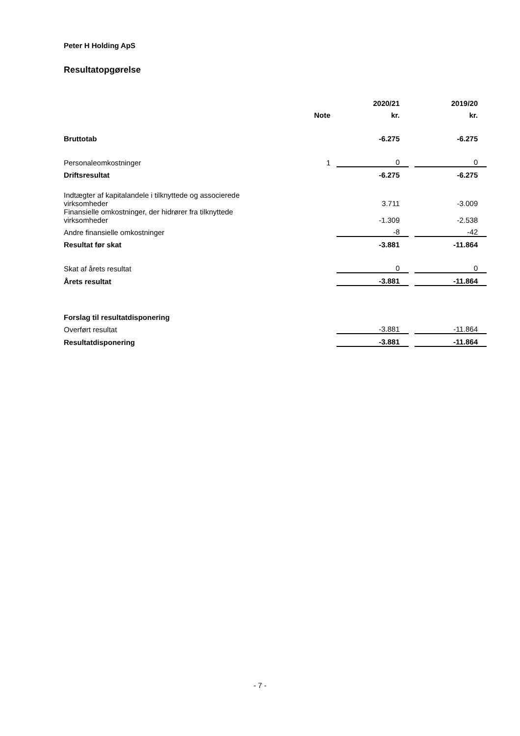Peter H Holding ApS
Resultatopgørelse
| | | | 2020/21 | | 2019/20 |
| --- | --- | --- | --- | --- | --- |
| | Note | | kr. | | kr. |
| Bruttotab | | | -6.275 | | -6.275 |
| Personaleomkostninger | 1 | | 0 | | 0 |
| Driftsresultat | | | -6.275 | | -6.275 |
| Indtægter af kapitalandele i tilknyttede og associerede virksomheder | | | 3.711 | | -3.009 |
| Finansielle omkostninger, der hidrører fra tilknyttede virksomheder | | | -1.309 | | -2.538 |
| Andre finansielle omkostninger | | | -8 | | -42 |
| Resultat før skat | | | -3.881 | | -11.864 |
| Skat af årets resultat | | | 0 | | 0 |
| Årets resultat | | | -3.881 | | -11.864 |
| Forslag til resultatdisponering | | | | | |
| Overført resultat | | | -3.881 | | -11.864 |
| Resultatdisponering | | | -3.881 | | -11.864 |
- 7 -